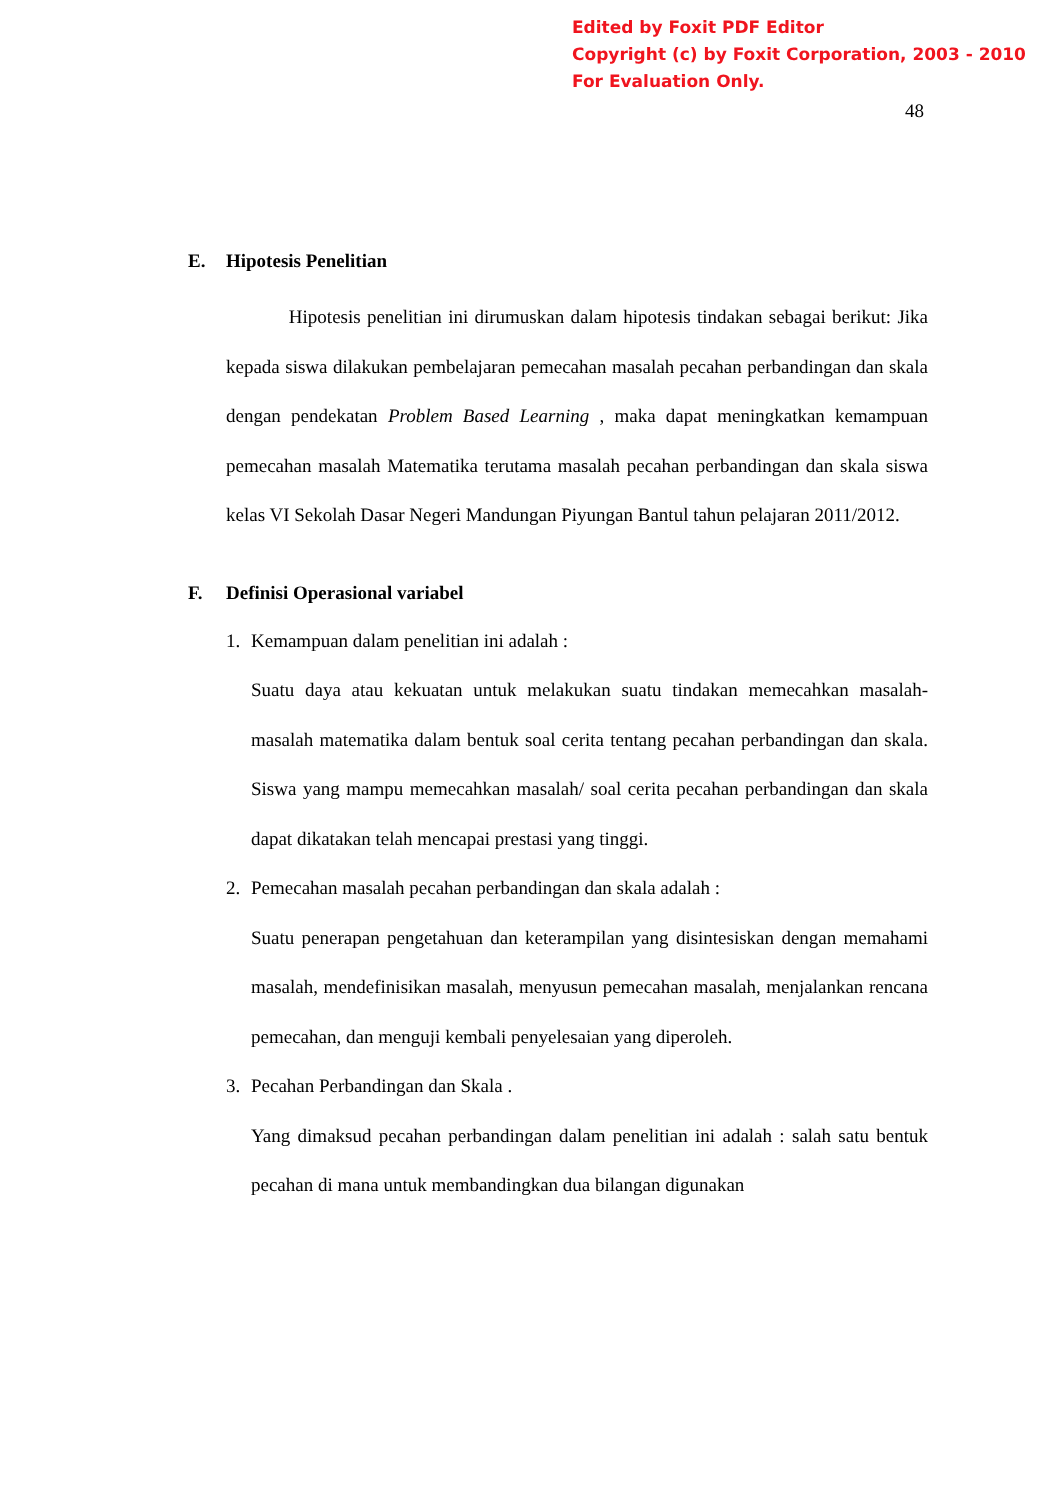Edited by Foxit PDF Editor
Copyright (c) by Foxit Corporation, 2003 - 2010
For Evaluation Only.
48
E. Hipotesis Penelitian
Hipotesis penelitian ini dirumuskan dalam hipotesis tindakan sebagai berikut: Jika kepada siswa dilakukan pembelajaran pemecahan masalah pecahan perbandingan dan skala dengan pendekatan Problem Based Learning , maka dapat meningkatkan kemampuan pemecahan masalah Matematika terutama masalah pecahan perbandingan dan skala siswa kelas VI Sekolah Dasar Negeri Mandungan Piyungan Bantul tahun pelajaran 2011/2012.
F. Definisi Operasional variabel
1. Kemampuan dalam penelitian ini adalah :
Suatu daya atau kekuatan untuk melakukan suatu tindakan memecahkan masalah-masalah matematika dalam bentuk soal cerita tentang pecahan perbandingan dan skala. Siswa yang mampu memecahkan masalah/ soal cerita pecahan perbandingan dan skala dapat dikatakan telah mencapai prestasi yang tinggi.
2. Pemecahan masalah pecahan perbandingan dan skala adalah :
Suatu penerapan pengetahuan dan keterampilan yang disintesiskan dengan memahami masalah, mendefinisikan masalah, menyusun pemecahan masalah, menjalankan rencana pemecahan, dan menguji kembali penyelesaian yang diperoleh.
3. Pecahan Perbandingan dan Skala .
Yang dimaksud pecahan perbandingan dalam penelitian ini adalah : salah satu bentuk pecahan di mana untuk membandingkan dua bilangan digunakan